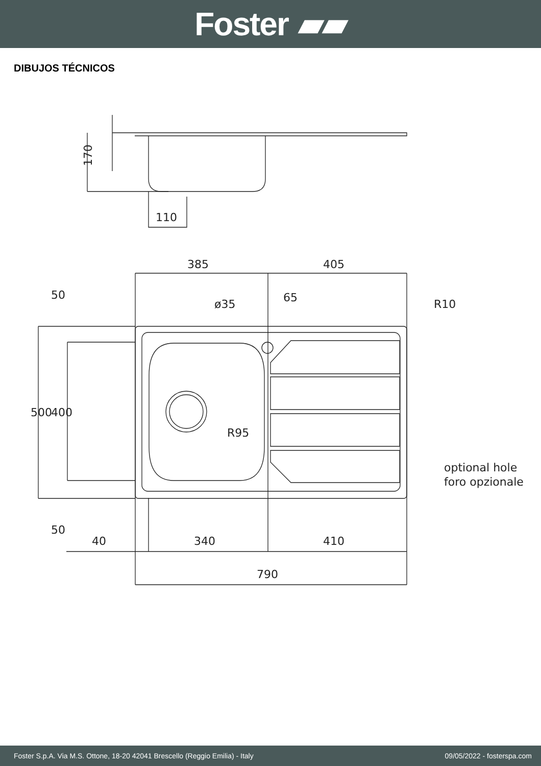Foster ▰▰
DIBUJOS TÉCNICOS
170
110
385
405
ø35
R10
R95
optional hole
foro opzionale
40
340
410
790
500
400
50
50
65
Foster S.p.A. Via M.S. Ottone, 18-20 42041 Brescello (Reggio Emilia) - Italy 09/05/2022 - fosterspa.com